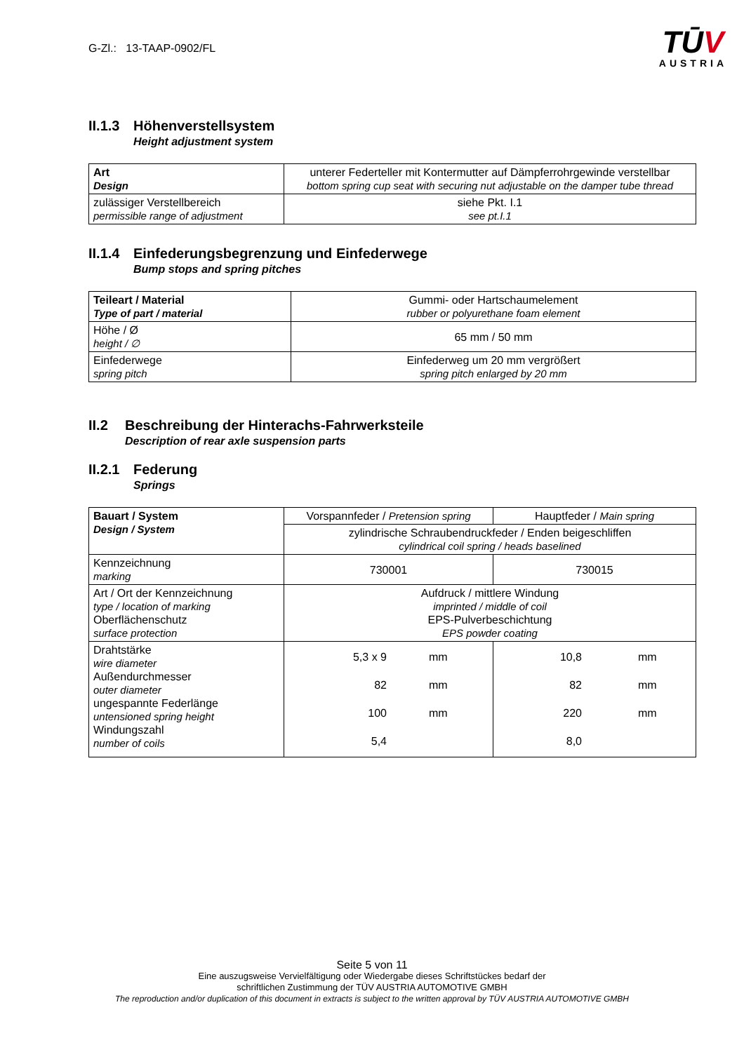G-Zl.: 13-TAAP-0902/FL
TŪV
AUSTRIA
II.1.3 Höhenverstellsystem
Height adjustment system
| Art Design | unterer Federteller mit Kontermutter auf Dämpferrohrgewinde verstellbar bottom spring cup seat with securing nut adjustable on the damper tube thread |
| zulässiger Verstellbereich permissible range of adjustment | siehe Pkt. I.1 see pt.I.1 |
II.1.4 Einfederungsbegrenzung und Einfederwege
Bump stops and spring pitches
| Teileart / Material Type of part / material | Gummi- oder Hartschaumelement rubber or polyurethane foam element |
| Höhe / Ø height / ∅ | 65 mm / 50 mm |
| Einfederwege spring pitch | Einfederweg um 20 mm vergrößert spring pitch enlarged by 20 mm |
II.2 Beschreibung der Hinterachs-Fahrwerksteile
Description of rear axle suspension parts
II.2.1 Federung
Springs
| Bauart / System Design / System | Vorspannfeder / Pretension spring | Hauptfeder / Main spring |
| | zylindrische Schraubendruckfeder / Enden beigeschliffen cylindrical coil spring / heads baselined | |
| Kennzeichnung marking | 730001 | 730015 |
| Art / Ort der Kennzeichnung type / location of marking Oberflächenschutz surface protection | Aufdruck / mittlere Windung imprinted / middle of coil EPS-Pulverbeschichtung EPS powder coating | |
| Drahtstärke wire diameter Außendurchmesser outer diameter ungespannte Federlänge untensioned spring height Windungszahl number of coils | 5,3 x 9 82 100 5,4 mm mm mm | 10,8 82 220 8,0 mm mm mm |
Seite 5 von 11
Eine auszugsweise Vervielfältigung oder Wiedergabe dieses Schriftstückes bedarf der
schriftlichen Zustimmung der TÜV AUSTRIA AUTOMOTIVE GMBH
The reproduction and/or duplication of this document in extracts is subject to the written approval by TÜV AUSTRIA AUTOMOTIVE GMBH